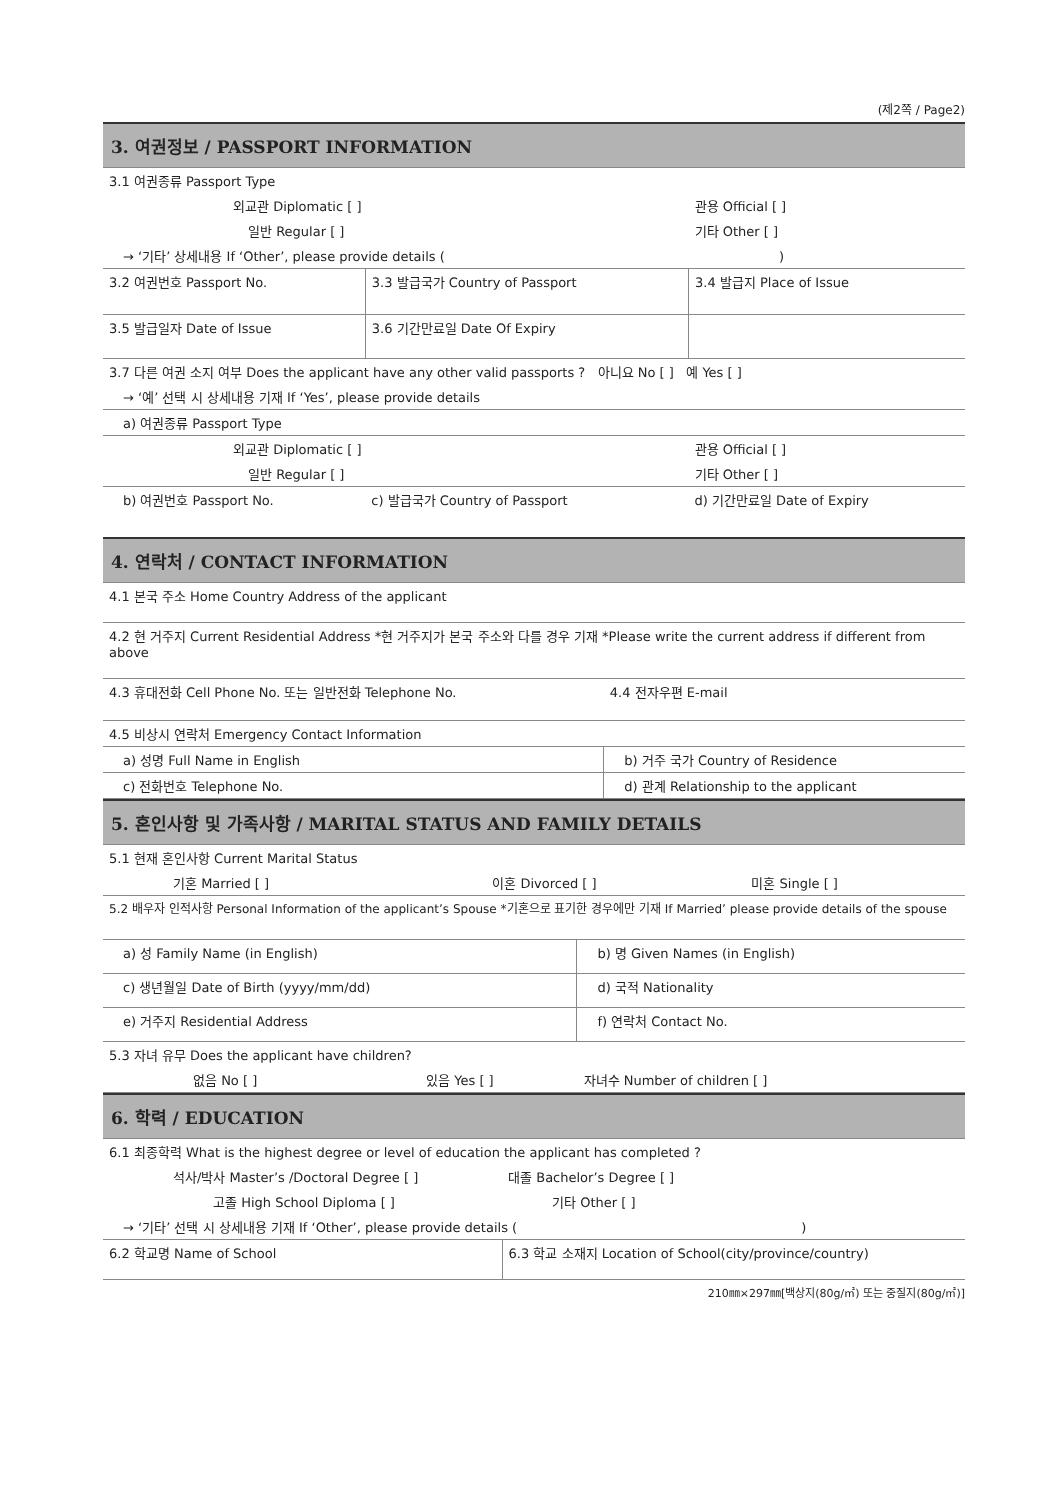(제2쪽 / Page2)
| 3. 여권정보 / PASSPORT INFORMATION | | |
| 3.1 여권종류 Passport Type | | |
| 외교관 Diplomatic [ ] | | 관용 Official [ ] |
| 일반 Regular [ ] | | 기타 Other [ ] |
| → ‘기타’ 상세내용 If ‘Other’, please provide details ( ) | | |
| 3.2 여권번호 Passport No. | 3.3 발급국가 Country of Passport | 3.4 발급지 Place of Issue |
| 3.5 발급일자 Date of Issue | 3.6 기간만료일 Date Of Expiry | |
| 3.7 다른 여권 소지 여부 Does the applicant have any other valid passports ? 아니요 No [ ] 예 Yes [ ] | | |
| → ‘예’ 선택 시 상세내용 기재 If ‘Yes’, please provide details | | |
| a) 여권종류 Passport Type | | |
| 외교관 Diplomatic [ ] | | 관용 Official [ ] |
| 일반 Regular [ ] | | 기타 Other [ ] |
| b) 여권번호 Passport No. | c) 발급국가 Country of Passport | d) 기간만료일 Date of Expiry |
| 4. 연락처 / CONTACT INFORMATION | |
| 4.1 본국 주소 Home Country Address of the applicant | |
| 4.2 현 거주지 Current Residential Address *현 거주지가 본국 주소와 다를 경우 기재 *Please write the current address if different from above | |
| 4.3 휴대전화 Cell Phone No. 또는 일반전화 Telephone No. | 4.4 전자우편 E-mail |
| 4.5 비상시 연락처 Emergency Contact Information | |
| a) 성명 Full Name in English | b) 거주 국가 Country of Residence |
| c) 전화번호 Telephone No. | d) 관계 Relationship to the applicant |
| 5. 혼인사항 및 가족사항 / MARITAL STATUS AND FAMILY DETAILS | | |
| 5.1 현재 혼인사항 Current Marital Status | | |
| 기혼 Married [ ] | 이혼 Divorced [ ] | 미혼 Single [ ] |
| 5.2 배우자 인적사항 Personal Information of the applicant’s Spouse *기혼으로 표기한 경우에만 기재 If Married’ please provide details of the spouse | | |
| a) 성 Family Name (in English) | b) 명 Given Names (in English) |
| c) 생년월일 Date of Birth (yyyy/mm/dd) | d) 국적 Nationality |
| e) 거주지 Residential Address | f) 연락처 Contact No. |
| 5.3 자녀 유무 Does the applicant have children? | | |
| 없음 No [ ] | 있음 Yes [ ] | 자녀수 Number of children [ ] |
| 6. 학력 / EDUCATION | |
| 6.1 최종학력 What is the highest degree or level of education the applicant has completed ? | |
| 석사/박사 Master’s /Doctoral Degree [ ] | 대졸 Bachelor’s Degree [ ] |
| 고졸 High School Diploma [ ] | 기타 Other [ ] |
| → ‘기타’ 선택 시 상세내용 기재 If ‘Other’, please provide details ( ) | |
| 6.2 학교명 Name of School | 6.3 학교 소재지 Location of School(city/province/country) |
210㎜×297㎜[백상지(80g/㎡) 또는 중질지(80g/㎡)]